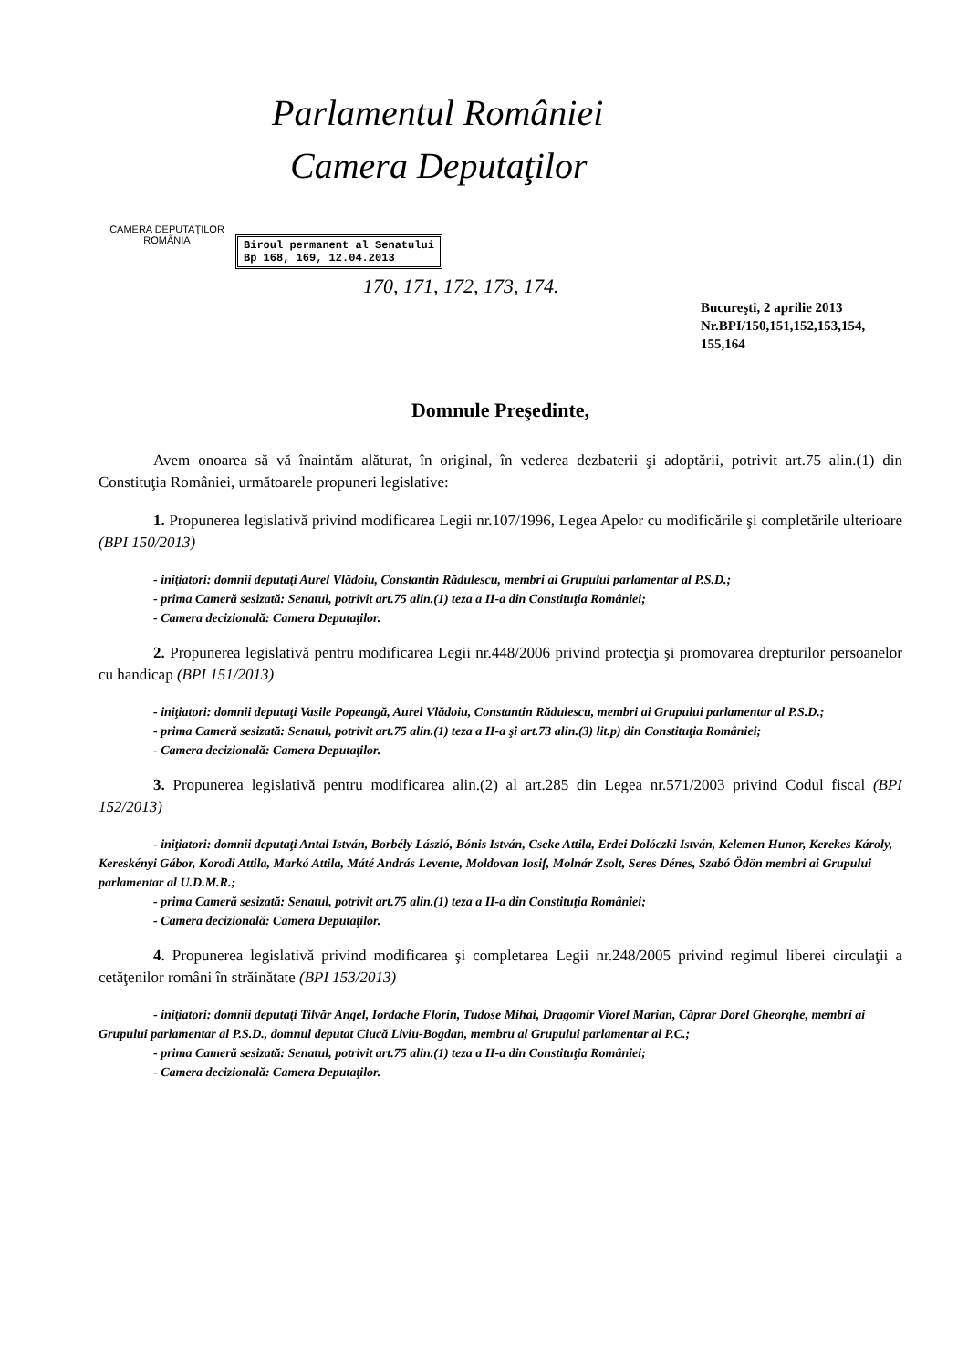CAMERA DEPUTAŢILOR
ROMÂNIA
Parlamentul României
Camera Deputaţilor
Biroul permanent al Senatului
Bp 168, 169, 12.04.2013
170, 171, 172, 173, 174.
Bucureşti, 2 aprilie 2013
Nr.BPI/150,151,152,153,154,
155,164
Domnule Preşedinte,
Avem onoarea să vă înaintăm alăturat, în original, în vederea dezbaterii şi adoptării, potrivit art.75 alin.(1) din Constituţia României, următoarele propuneri legislative:
1. Propunerea legislativă privind modificarea Legii nr.107/1996, Legea Apelor cu modificările şi completările ulterioare (BPI 150/2013)
- iniţiatori: domnii deputaţi Aurel Vlădoiu, Constantin Rădulescu, membri ai Grupului parlamentar al P.S.D.;
- prima Cameră sesizată: Senatul, potrivit art.75 alin.(1) teza a II-a din Constituţia României;
- Camera decizională: Camera Deputaţilor.
2. Propunerea legislativă pentru modificarea Legii nr.448/2006 privind protecţia şi promovarea drepturilor persoanelor cu handicap (BPI 151/2013)
- iniţiatori: domnii deputaţi Vasile Popeangă, Aurel Vlădoiu, Constantin Rădulescu, membri ai Grupului parlamentar al P.S.D.;
- prima Cameră sesizată: Senatul, potrivit art.75 alin.(1) teza a II-a şi art.73 alin.(3) lit.p) din Constituţia României;
- Camera decizională: Camera Deputaţilor.
3. Propunerea legislativă pentru modificarea alin.(2) al art.285 din Legea nr.571/2003 privind Codul fiscal (BPI 152/2013)
- iniţiatori: domnii deputaţi Antal István, Borbély László, Bónis István, Cseke Attila, Erdei Dolóczki István, Kelemen Hunor, Kerekes Károly, Kereskényi Gábor, Korodi Attila, Markó Attila, Máté András Levente, Moldovan Iosif, Molnár Zsolt, Seres Dénes, Szabó Ödön membri ai Grupului parlamentar al U.D.M.R.;
- prima Cameră sesizată: Senatul, potrivit art.75 alin.(1) teza a II-a din Constituţia României;
- Camera decizională: Camera Deputaţilor.
4. Propunerea legislativă privind modificarea şi completarea Legii nr.248/2005 privind regimul liberei circulaţii a cetăţenilor români în străinătate (BPI 153/2013)
- iniţiatori: domnii deputaţi Tilvăr Angel, Iordache Florin, Tudose Mihai, Dragomir Viorel Marian, Căprar Dorel Gheorghe, membri ai Grupului parlamentar al P.S.D., domnul deputat Ciucă Liviu-Bogdan, membru al Grupului parlamentar al P.C.;
- prima Cameră sesizată: Senatul, potrivit art.75 alin.(1) teza a II-a din Constituţia României;
- Camera decizională: Camera Deputaţilor.